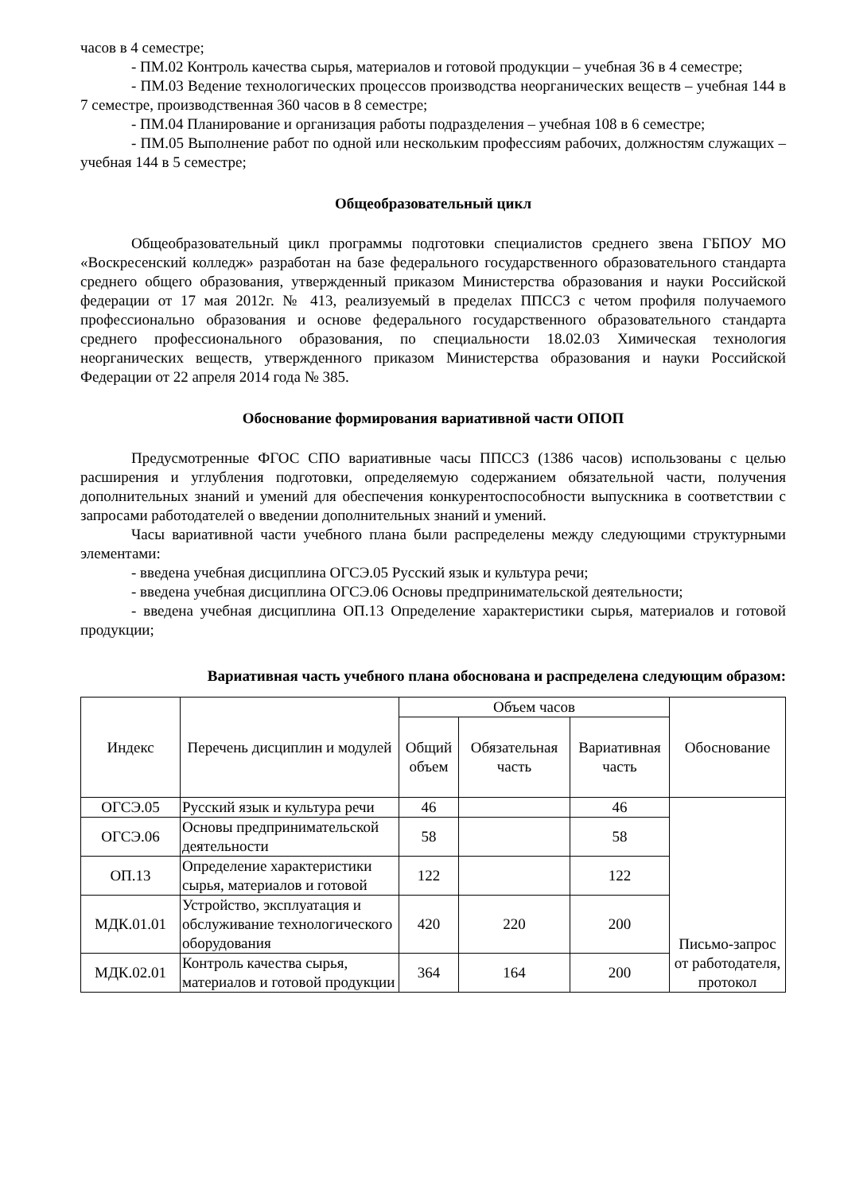часов в 4 семестре;
- ПМ.02 Контроль качества сырья, материалов и готовой продукции – учебная 36 в 4 семестре;
- ПМ.03 Ведение технологических процессов производства неорганических веществ – учебная 144 в 7 семестре, производственная 360 часов в 8 семестре;
- ПМ.04 Планирование и организация работы подразделения – учебная 108 в 6 семестре;
- ПМ.05 Выполнение работ по одной или нескольким профессиям рабочих, должностям служащих – учебная 144 в 5 семестре;
Общеобразовательный цикл
Общеобразовательный цикл программы подготовки специалистов среднего звена ГБПОУ МО «Воскресенский колледж» разработан на базе федерального государственного образовательного стандарта среднего общего образования, утвержденный приказом Министерства образования и науки Российской федерации от 17 мая 2012г. № 413, реализуемый в пределах ППССЗ с четом профиля получаемого профессионально образования и основе федерального государственного образовательного стандарта среднего профессионального образования, по специальности 18.02.03 Химическая технология неорганических веществ, утвержденного приказом Министерства образования и науки Российской Федерации от 22 апреля 2014 года № 385.
Обоснование формирования вариативной части ОПОП
Предусмотренные ФГОС СПО вариативные часы ППССЗ (1386 часов) использованы с целью расширения и углубления подготовки, определяемую содержанием обязательной части, получения дополнительных знаний и умений для обеспечения конкурентоспособности выпускника в соответствии с запросами работодателей о введении дополнительных знаний и умений.
Часы вариативной части учебного плана были распределены между следующими структурными элементами:
- введена учебная дисциплина ОГСЭ.05 Русский язык и культура речи;
- введена учебная дисциплина ОГСЭ.06 Основы предпринимательской деятельности;
- введена учебная дисциплина ОП.13 Определение характеристики сырья, материалов и готовой продукции;
Вариативная часть учебного плана обоснована и распределена следующим образом:
| Индекс | Перечень дисциплин и модулей | Объем часов | | | Обоснование |
| --- | --- | --- | --- | --- | --- |
| | | Общий объем | Обязательная часть | Вариативная часть | |
| ОГСЭ.05 | Русский язык и культура речи | 46 | | 46 | Письмо-запрос от работодателя, протокол |
| ОГСЭ.06 | Основы предпринимательской деятельности | 58 | | 58 | |
| ОП.13 | Определение характеристики сырья, материалов и готовой | 122 | | 122 | |
| МДК.01.01 | Устройство, эксплуатация и обслуживание технологического оборудования | 420 | 220 | 200 | |
| МДК.02.01 | Контроль качества сырья, материалов и готовой продукции | 364 | 164 | 200 | |